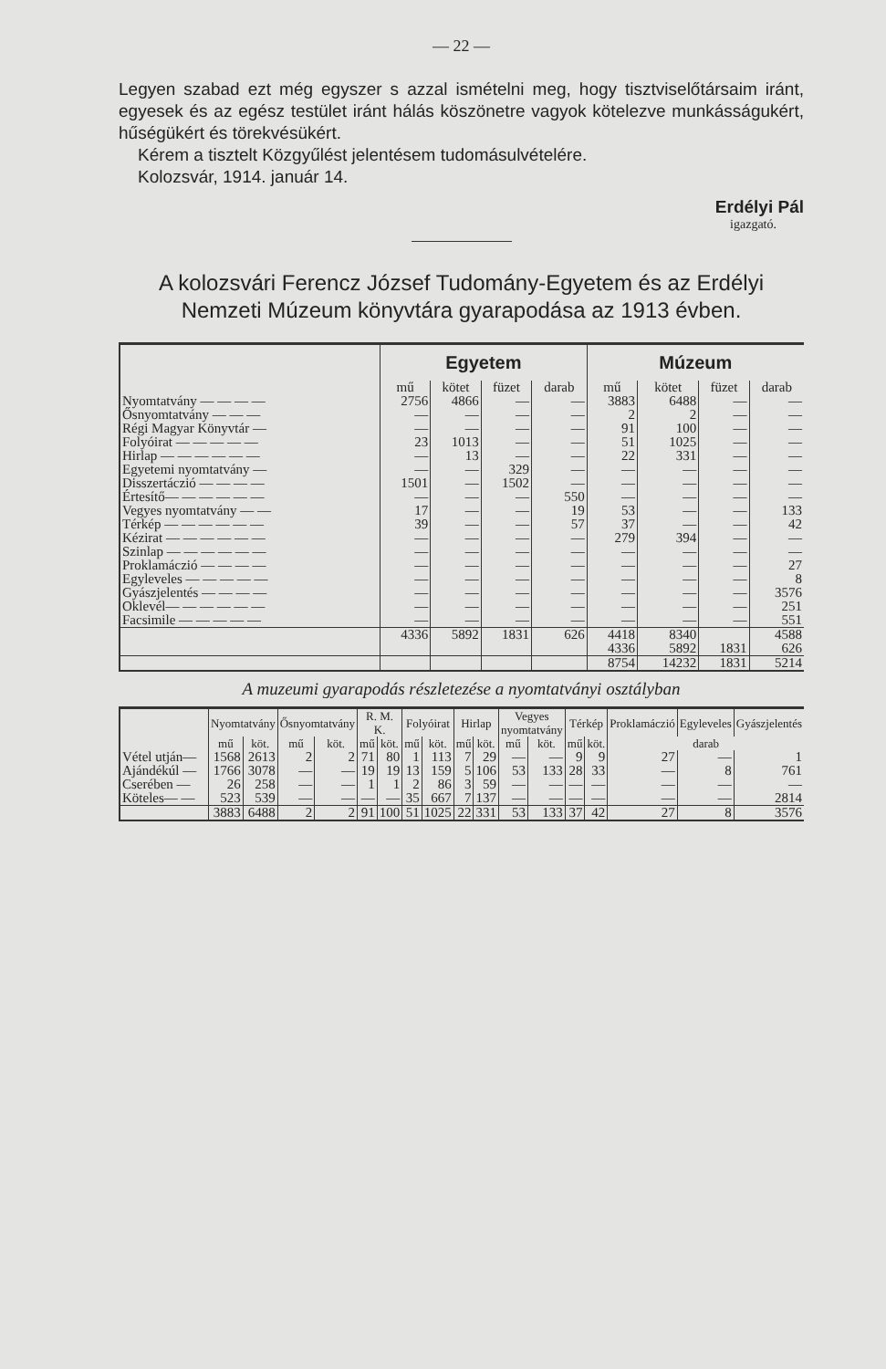— 22 —
Legyen szabad ezt még egyszer s azzal ismételni meg, hogy tisztviselőtársaim iránt, egyesek és az egész testület iránt hálás köszönetre vagyok kötelezve munkásságukért, hűségükért és törekvésükért.
Kérem a tisztelt Közgyűlést jelentésem tudomásulvételére.
Kolozsvár, 1914. január 14.
Erdélyi Pál
igazgató.
A kolozsvári Ferencz József Tudomány-Egyetem és az Erdélyi Nemzeti Múzeum könyvtára gyarapodása az 1913 évben.
| | Egyetem | | | | Múzeum | | | |
| --- | --- | --- | --- | --- | --- | --- | --- | --- |
| | mű | kötet | füzet | darab | mű | kötet | füzet | darab |
| Nyomtatvány — — — — | 2756 | 4866 | — | — | 3883 | 6488 | — | — |
| Ősnyomtatvány — — — | — | — | — | — | 2 | 2 | — | — |
| Régi Magyar Könyvtár — | — | — | — | — | 91 | 100 | — | — |
| Folyóirat — — — — — | 23 | 1013 | — | — | 51 | 1025 | — | — |
| Hirlap — — — — — — | — | 13 | — | — | 22 | 331 | — | — |
| Egyetemi nyomtatvány — | — | — | 329 | — | — | — | — | — |
| Disszertáczió — — — — | 1501 | — | 1502 | — | — | — | — | — |
| Értesítő— — — — — — | — | — | — | 550 | — | — | — | — |
| Vegyes nyomtatvány — — | 17 | — | — | 19 | 53 | — | — | 133 |
| Térkép — — — — — — | 39 | — | — | 57 | 37 | — | — | 42 |
| Kézirat — — — — — — | — | — | — | — | 279 | 394 | — | — |
| Szinlap — — — — — — | — | — | — | — | — | — | — | — |
| Proklamáczió — — — — | — | — | — | — | — | — | — | 27 |
| Egyleveles — — — — — | — | — | — | — | — | — | — | 8 |
| Gyászjelentés — — — — | — | — | — | — | — | — | — | 3576 |
| Oklevél— — — — — — | — | — | — | — | — | — | — | 251 |
| Facsimile — — — — — | — | — | — | — | — | — | — | 551 |
| | 4336 | 5892 | 1831 | 626 | 4418 | 8340 | | 4588 |
| | | | | | 4336 | 5892 | 1831 | 626 |
| | | | | | 8754 | 14232 | 1831 | 5214 |
A muzeumi gyarapodás részletezése a nyomtatványi osztályban
| | Nyomtatvány | | Ősnyomtatvány | | R. M. K. | | Folyóirat | | Hirlap | | Vegyes nyomtatvány | | Térkép | | Proklamáczió | Egyleveles | Gyászjelentés |
| --- | --- | --- | --- | --- | --- | --- | --- | --- | --- | --- | --- | --- | --- | --- | --- | --- | --- |
| | mű | köt. | mű | köt. | mű | köt. | mű | köt. | mű | köt. | mű | köt. | mű | köt. | darab | | |
| Vétel utján— | 1568 | 2613 | 2 | 2 | 71 | 80 | 1 | 113 | 7 | 29 | — | — | 9 | 9 | 27 | — | 1 |
| Ajándékúl — | 1766 | 3078 | — | — | 19 | 19 | 13 | 159 | 5 | 106 | 53 | 133 | 28 | 33 | — | 8 | 761 |
| Cserében — | 26 | 258 | — | — | 1 | 1 | 2 | 86 | 3 | 59 | — | — | — | — | — | — | — |
| Köteles— — | 523 | 539 | — | — | — | — | 35 | 667 | 7 | 137 | — | — | — | — | — | — | 2814 |
| | 3883 | 6488 | 2 | 2 | 91 | 100 | 51 | 1025 | 22 | 331 | 53 | 133 | 37 | 42 | 27 | 8 | 3576 |